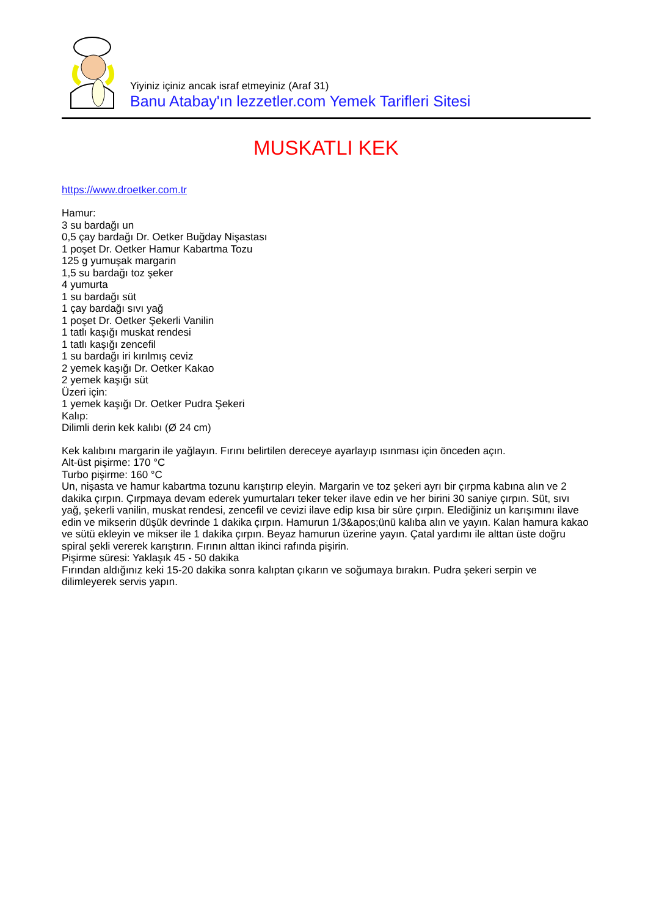Yiyiniz içiniz ancak israf etmeyiniz (Araf 31)
Banu Atabay'ın lezzetler.com Yemek Tarifleri Sitesi
MUSKATLI KEK
https://www.droetker.com.tr
Hamur:
3 su bardağı un
0,5 çay bardağı Dr. Oetker Buğday Nişastası
1 poşet Dr. Oetker Hamur Kabartma Tozu
125 g yumuşak margarin
1,5 su bardağı toz şeker
4 yumurta
1 su bardağı süt
1 çay bardağı sıvı yağ
1 poşet Dr. Oetker Şekerli Vanilin
1 tatlı kaşığı muskat rendesi
1 tatlı kaşığı zencefil
1 su bardağı iri kırılmış ceviz
2 yemek kaşığı Dr. Oetker Kakao
2 yemek kaşığı süt
Üzeri için:
1 yemek kaşığı Dr. Oetker Pudra Şekeri
Kalıp:
Dilimli derin kek kalıbı (Ø 24 cm)
Kek kalıbını margarin ile yağlayın. Fırını belirtilen dereceye ayarlayıp ısınması için önceden açın.
Alt-üst pişirme: 170 °C
Turbo pişirme: 160 °C
Un, nişasta ve hamur kabartma tozunu karıştırıp eleyin. Margarin ve toz şekeri ayrı bir çırpma kabına alın ve 2 dakika çırpın. Çırpmaya devam ederek yumurtaları teker teker ilave edin ve her birini 30 saniye çırpın. Süt, sıvı yağ, şekerli vanilin, muskat rendesi, zencefil ve cevizi ilave edip kısa bir süre çırpın. Elediğiniz un karışımını ilave edin ve mikserin düşük devrinde 1 dakika çırpın. Hamurun 1/3&apos;ünü kalıba alın ve yayın. Kalan hamura kakao ve sütü ekleyin ve mikser ile 1 dakika çırpın. Beyaz hamurun üzerine yayın. Çatal yardımı ile alttan üste doğru spiral şekli vererek karıştırın. Fırının alttan ikinci rafında pişirin.
Pişirme süresi: Yaklaşık 45 - 50 dakika
Fırından aldığınız keki 15-20 dakika sonra kalıptan çıkarın ve soğumaya bırakın. Pudra şekeri serpin ve dilimleyerek servis yapın.